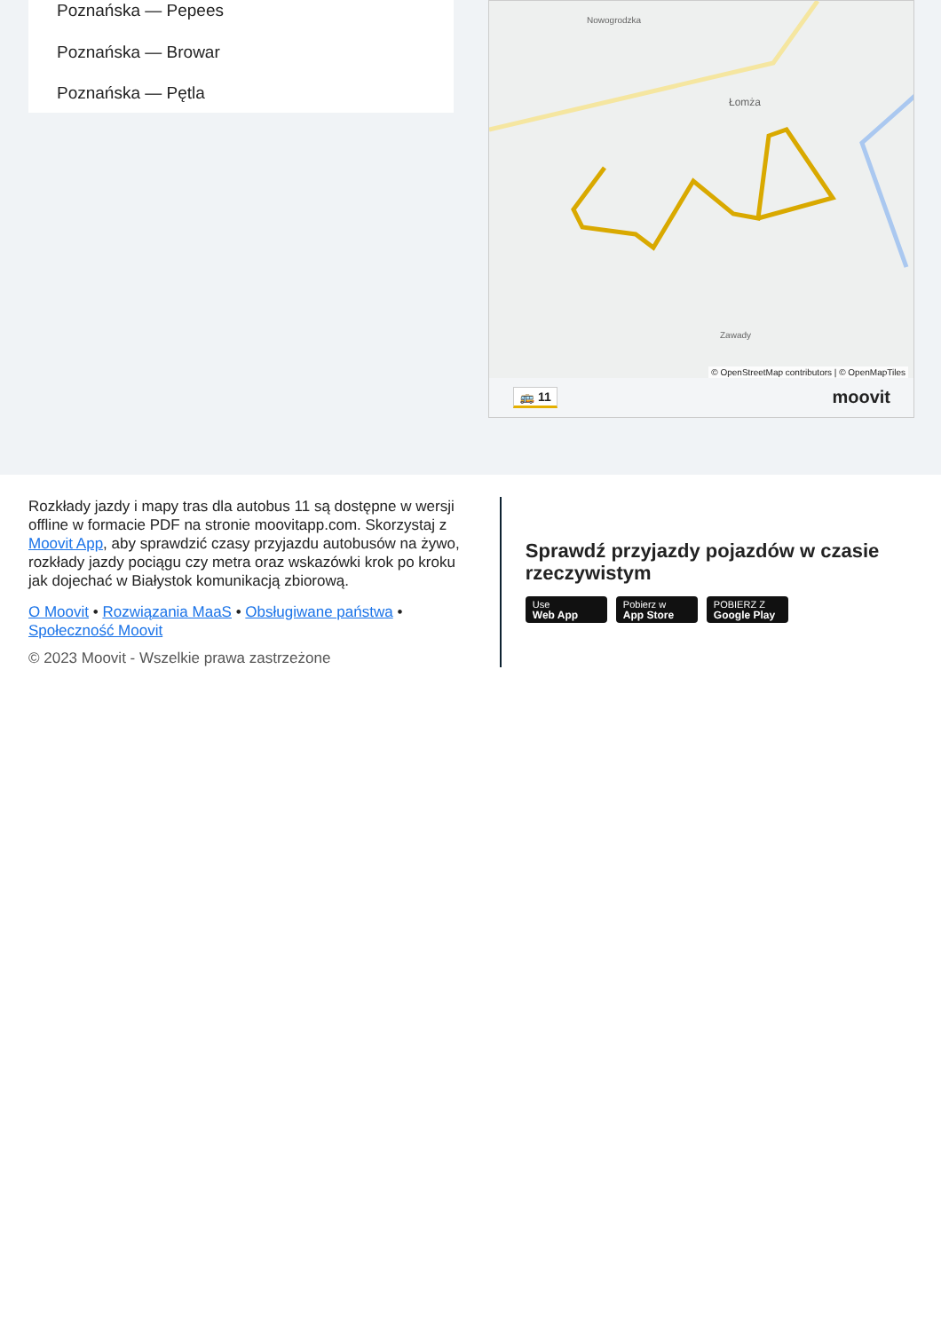Poznańska — Pepees
Poznańska — Browar
Poznańska — Pętla
Nowogrodzka
Łomża
Zawady
© OpenStreetMap contributors | © OpenMapTiles
🚌 11 moovit
Rozkłady jazdy i mapy tras dla autobus 11 są dostępne w wersji offline w formacie PDF na stronie moovitapp.com. Skorzystaj z Moovit App, aby sprawdzić czasy przyjazdu autobusów na żywo, rozkłady jazdy pociągu czy metra oraz wskazówki krok po kroku jak dojechać w Białystok komunikacją zbiorową.
O Moovit • Rozwiązania MaaS • Obsługiwane państwa • Społeczność Moovit
© 2023 Moovit - Wszelkie prawa zastrzeżone
Sprawdź przyjazdy pojazdów w czasie rzeczywistym
Use Web App Pobierz w App Store POBIERZ Z Google Play